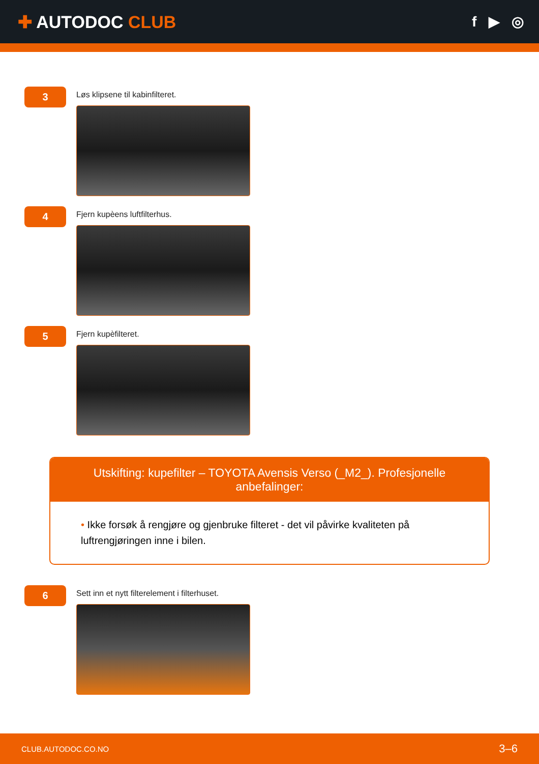✚ AUTODOC CLUB
f ▶ ◎
3
Løs klipsene til kabinfilteret.
4
Fjern kupèens luftfilterhus.
5
Fjern kupèfilteret.
Utskifting: kupefilter – TOYOTA Avensis Verso (_M2_). Profesjonelle anbefalinger:
• Ikke forsøk å rengjøre og gjenbruke filteret - det vil påvirke kvaliteten på luftrengjøringen inne i bilen.
6
Sett inn et nytt filterelement i filterhuset.
CLUB.AUTODOC.CO.NO 3–6